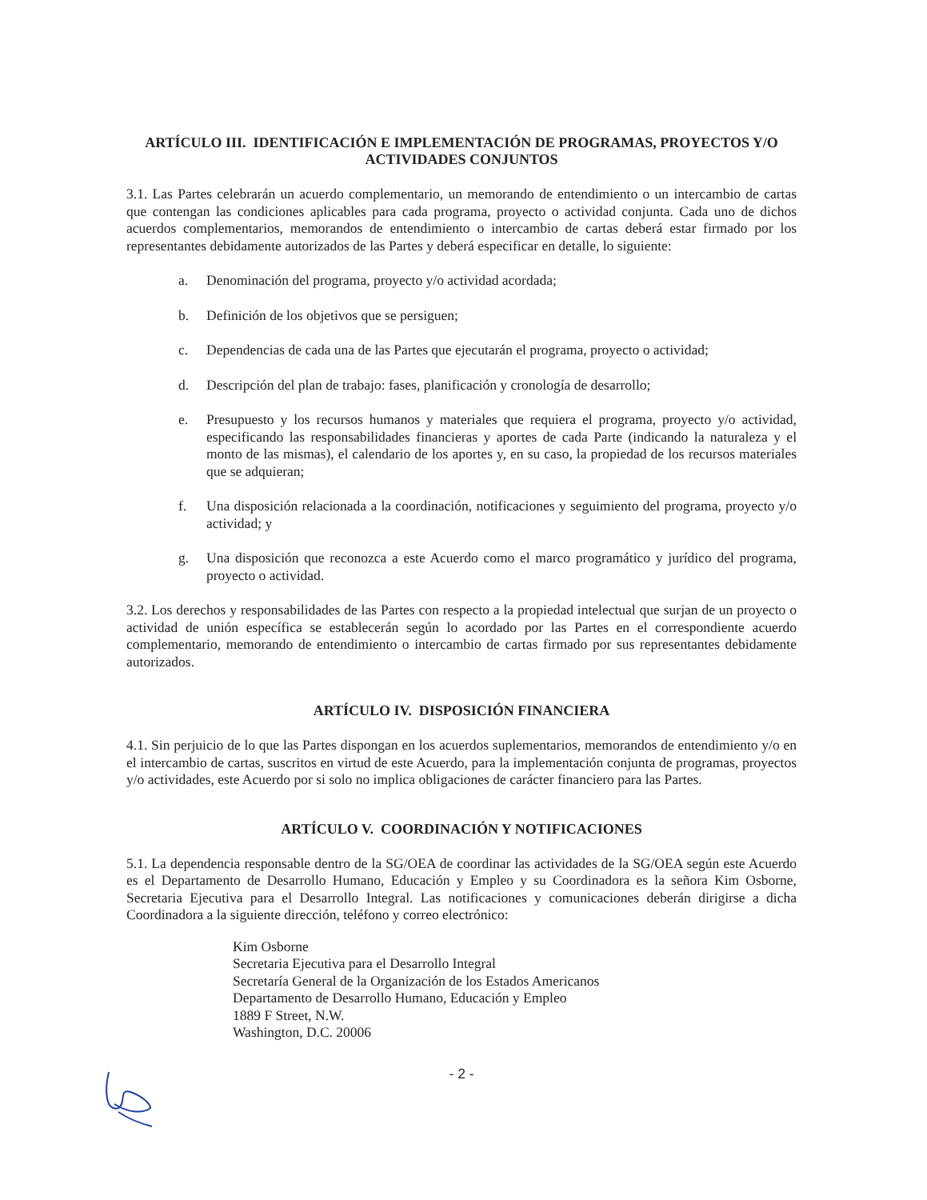ARTÍCULO III. IDENTIFICACIÓN E IMPLEMENTACIÓN DE PROGRAMAS, PROYECTOS Y/O ACTIVIDADES CONJUNTOS
3.1. Las Partes celebrarán un acuerdo complementario, un memorando de entendimiento o un intercambio de cartas que contengan las condiciones aplicables para cada programa, proyecto o actividad conjunta. Cada uno de dichos acuerdos complementarios, memorandos de entendimiento o intercambio de cartas deberá estar firmado por los representantes debidamente autorizados de las Partes y deberá especificar en detalle, lo siguiente:
a. Denominación del programa, proyecto y/o actividad acordada;
b. Definición de los objetivos que se persiguen;
c. Dependencias de cada una de las Partes que ejecutarán el programa, proyecto o actividad;
d. Descripción del plan de trabajo: fases, planificación y cronología de desarrollo;
e. Presupuesto y los recursos humanos y materiales que requiera el programa, proyecto y/o actividad, especificando las responsabilidades financieras y aportes de cada Parte (indicando la naturaleza y el monto de las mismas), el calendario de los aportes y, en su caso, la propiedad de los recursos materiales que se adquieran;
f. Una disposición relacionada a la coordinación, notificaciones y seguimiento del programa, proyecto y/o actividad; y
g. Una disposición que reconozca a este Acuerdo como el marco programático y jurídico del programa, proyecto o actividad.
3.2. Los derechos y responsabilidades de las Partes con respecto a la propiedad intelectual que surjan de un proyecto o actividad de unión específica se establecerán según lo acordado por las Partes en el correspondiente acuerdo complementario, memorando de entendimiento o intercambio de cartas firmado por sus representantes debidamente autorizados.
ARTÍCULO IV. DISPOSICIÓN FINANCIERA
4.1. Sin perjuicio de lo que las Partes dispongan en los acuerdos suplementarios, memorandos de entendimiento y/o en el intercambio de cartas, suscritos en virtud de este Acuerdo, para la implementación conjunta de programas, proyectos y/o actividades, este Acuerdo por si solo no implica obligaciones de carácter financiero para las Partes.
ARTÍCULO V. COORDINACIÓN Y NOTIFICACIONES
5.1. La dependencia responsable dentro de la SG/OEA de coordinar las actividades de la SG/OEA según este Acuerdo es el Departamento de Desarrollo Humano, Educación y Empleo y su Coordinadora es la señora Kim Osborne, Secretaria Ejecutiva para el Desarrollo Integral. Las notificaciones y comunicaciones deberán dirigirse a dicha Coordinadora a la siguiente dirección, teléfono y correo electrónico:
Kim Osborne
Secretaria Ejecutiva para el Desarrollo Integral
Secretaría General de la Organización de los Estados Americanos
Departamento de Desarrollo Humano, Educación y Empleo
1889 F Street, N.W.
Washington, D.C. 20006
- 2 -